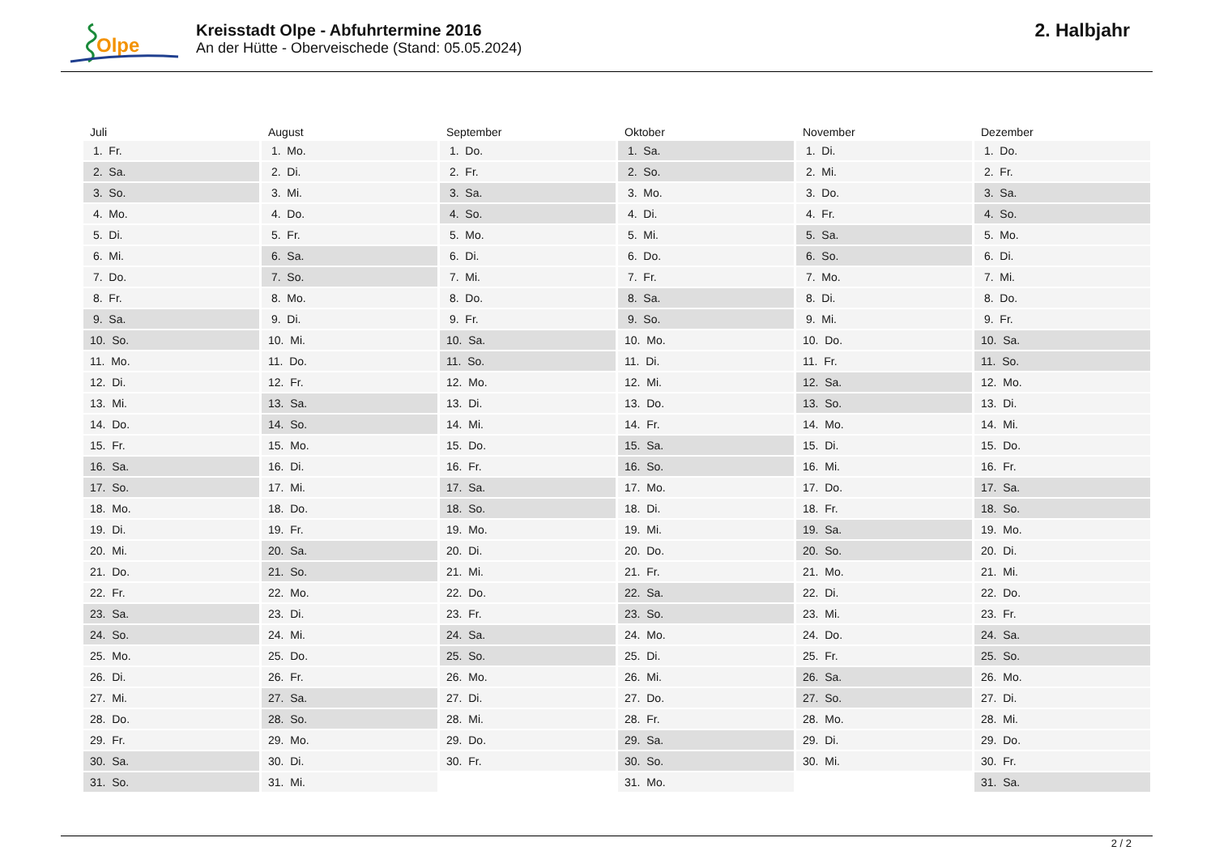Olpe
Kreisstadt Olpe - Abfuhrtermine 2016
An der Hütte - Oberveischede (Stand: 05.05.2024)
2. Halbjahr
| Juli | August | September | Oktober | November | Dezember |
| --- | --- | --- | --- | --- | --- |
| 1. Fr. | 1. Mo. | 1. Do. | 1. Sa. | 1. Di. | 1. Do. |
| 2. Sa. | 2. Di. | 2. Fr. | 2. So. | 2. Mi. | 2. Fr. |
| 3. So. | 3. Mi. | 3. Sa. | 3. Mo. | 3. Do. | 3. Sa. |
| 4. Mo. | 4. Do. | 4. So. | 4. Di. | 4. Fr. | 4. So. |
| 5. Di. | 5. Fr. | 5. Mo. | 5. Mi. | 5. Sa. | 5. Mo. |
| 6. Mi. | 6. Sa. | 6. Di. | 6. Do. | 6. So. | 6. Di. |
| 7. Do. | 7. So. | 7. Mi. | 7. Fr. | 7. Mo. | 7. Mi. |
| 8. Fr. | 8. Mo. | 8. Do. | 8. Sa. | 8. Di. | 8. Do. |
| 9. Sa. | 9. Di. | 9. Fr. | 9. So. | 9. Mi. | 9. Fr. |
| 10. So. | 10. Mi. | 10. Sa. | 10. Mo. | 10. Do. | 10. Sa. |
| 11. Mo. | 11. Do. | 11. So. | 11. Di. | 11. Fr. | 11. So. |
| 12. Di. | 12. Fr. | 12. Mo. | 12. Mi. | 12. Sa. | 12. Mo. |
| 13. Mi. | 13. Sa. | 13. Di. | 13. Do. | 13. So. | 13. Di. |
| 14. Do. | 14. So. | 14. Mi. | 14. Fr. | 14. Mo. | 14. Mi. |
| 15. Fr. | 15. Mo. | 15. Do. | 15. Sa. | 15. Di. | 15. Do. |
| 16. Sa. | 16. Di. | 16. Fr. | 16. So. | 16. Mi. | 16. Fr. |
| 17. So. | 17. Mi. | 17. Sa. | 17. Mo. | 17. Do. | 17. Sa. |
| 18. Mo. | 18. Do. | 18. So. | 18. Di. | 18. Fr. | 18. So. |
| 19. Di. | 19. Fr. | 19. Mo. | 19. Mi. | 19. Sa. | 19. Mo. |
| 20. Mi. | 20. Sa. | 20. Di. | 20. Do. | 20. So. | 20. Di. |
| 21. Do. | 21. So. | 21. Mi. | 21. Fr. | 21. Mo. | 21. Mi. |
| 22. Fr. | 22. Mo. | 22. Do. | 22. Sa. | 22. Di. | 22. Do. |
| 23. Sa. | 23. Di. | 23. Fr. | 23. So. | 23. Mi. | 23. Fr. |
| 24. So. | 24. Mi. | 24. Sa. | 24. Mo. | 24. Do. | 24. Sa. |
| 25. Mo. | 25. Do. | 25. So. | 25. Di. | 25. Fr. | 25. So. |
| 26. Di. | 26. Fr. | 26. Mo. | 26. Mi. | 26. Sa. | 26. Mo. |
| 27. Mi. | 27. Sa. | 27. Di. | 27. Do. | 27. So. | 27. Di. |
| 28. Do. | 28. So. | 28. Mi. | 28. Fr. | 28. Mo. | 28. Mi. |
| 29. Fr. | 29. Mo. | 29. Do. | 29. Sa. | 29. Di. | 29. Do. |
| 30. Sa. | 30. Di. | 30. Fr. | 30. So. | 30. Mi. | 30. Fr. |
| 31. So. | 31. Mi. | | 31. Mo. | | 31. Sa. |
2 / 2